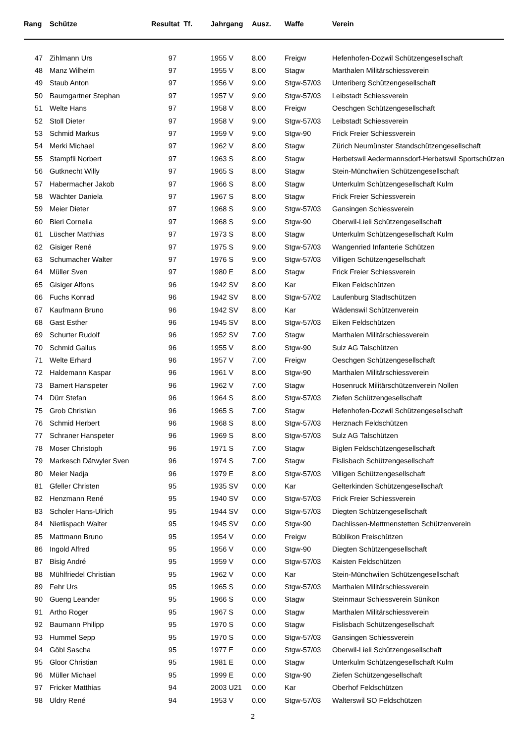| Rang | Schütze | Resultat Tf. | | Jahrgang | Ausz. | Waffe | Verein |
| --- | --- | --- | --- | --- | --- | --- | --- |
| 47 | Zihlmann Urs | 97 | | 1955 V | 8.00 | Freigw | Hefenhofen-Dozwil Schützengesellschaft |
| 48 | Manz Wilhelm | 97 | | 1955 V | 8.00 | Stagw | Marthalen Militärschiessverein |
| 49 | Staub Anton | 97 | | 1956 V | 9.00 | Stgw-57/03 | Unteriberg Schützengesellschaft |
| 50 | Baumgartner Stephan | 97 | | 1957 V | 9.00 | Stgw-57/03 | Leibstadt Schiessverein |
| 51 | Welte Hans | 97 | | 1958 V | 8.00 | Freigw | Oeschgen Schützengesellschaft |
| 52 | Stoll Dieter | 97 | | 1958 V | 9.00 | Stgw-57/03 | Leibstadt Schiessverein |
| 53 | Schmid Markus | 97 | | 1959 V | 9.00 | Stgw-90 | Frick Freier Schiessverein |
| 54 | Merki Michael | 97 | | 1962 V | 8.00 | Stagw | Zürich Neumünster Standschützengesellschaft |
| 55 | Stampfli Norbert | 97 | | 1963 S | 8.00 | Stagw | Herbetswil Aedermannsdorf-Herbetswil Sportschützen |
| 56 | Gutknecht Willy | 97 | | 1965 S | 8.00 | Stagw | Stein-Münchwilen Schützengesellschaft |
| 57 | Habermacher Jakob | 97 | | 1966 S | 8.00 | Stagw | Unterkulm Schützengesellschaft Kulm |
| 58 | Wächter Daniela | 97 | | 1967 S | 8.00 | Stagw | Frick Freier Schiessverein |
| 59 | Meier Dieter | 97 | | 1968 S | 9.00 | Stgw-57/03 | Gansingen Schiessverein |
| 60 | Bieri Cornelia | 97 | | 1968 S | 9.00 | Stgw-90 | Oberwil-Lieli Schützengesellschaft |
| 61 | Lüscher Matthias | 97 | | 1973 S | 8.00 | Stagw | Unterkulm Schützengesellschaft Kulm |
| 62 | Gisiger René | 97 | | 1975 S | 9.00 | Stgw-57/03 | Wangenried Infanterie Schützen |
| 63 | Schumacher Walter | 97 | | 1976 S | 9.00 | Stgw-57/03 | Villigen Schützengesellschaft |
| 64 | Müller Sven | 97 | | 1980 E | 8.00 | Stagw | Frick Freier Schiessverein |
| 65 | Gisiger Alfons | 96 | | 1942 SV | 8.00 | Kar | Eiken Feldschützen |
| 66 | Fuchs Konrad | 96 | | 1942 SV | 8.00 | Stgw-57/02 | Laufenburg Stadtschützen |
| 67 | Kaufmann Bruno | 96 | | 1942 SV | 8.00 | Kar | Wädenswil Schützenverein |
| 68 | Gast Esther | 96 | | 1945 SV | 8.00 | Stgw-57/03 | Eiken Feldschützen |
| 69 | Schurter Rudolf | 96 | | 1952 SV | 7.00 | Stagw | Marthalen Militärschiessverein |
| 70 | Schmid Gallus | 96 | | 1955 V | 8.00 | Stgw-90 | Sulz AG Talschützen |
| 71 | Welte Erhard | 96 | | 1957 V | 7.00 | Freigw | Oeschgen Schützengesellschaft |
| 72 | Haldemann Kaspar | 96 | | 1961 V | 8.00 | Stgw-90 | Marthalen Militärschiessverein |
| 73 | Bamert Hanspeter | 96 | | 1962 V | 7.00 | Stagw | Hosenruck Militärschützenverein Nollen |
| 74 | Dürr Stefan | 96 | | 1964 S | 8.00 | Stgw-57/03 | Ziefen Schützengesellschaft |
| 75 | Grob Christian | 96 | | 1965 S | 7.00 | Stagw | Hefenhofen-Dozwil Schützengesellschaft |
| 76 | Schmid Herbert | 96 | | 1968 S | 8.00 | Stgw-57/03 | Herznach Feldschützen |
| 77 | Schraner Hanspeter | 96 | | 1969 S | 8.00 | Stgw-57/03 | Sulz AG Talschützen |
| 78 | Moser Christoph | 96 | | 1971 S | 7.00 | Stagw | Biglen Feldschützengesellschaft |
| 79 | Markesch Dätwyler Sven | 96 | | 1974 S | 7.00 | Stagw | Fislisbach Schützengesellschaft |
| 80 | Meier Nadja | 96 | | 1979 E | 8.00 | Stgw-57/03 | Villigen Schützengesellschaft |
| 81 | Gfeller Christen | 95 | | 1935 SV | 0.00 | Kar | Gelterkinden Schützengesellschaft |
| 82 | Henzmann René | 95 | | 1940 SV | 0.00 | Stgw-57/03 | Frick Freier Schiessverein |
| 83 | Scholer Hans-Ulrich | 95 | | 1944 SV | 0.00 | Stgw-57/03 | Diegten Schützengesellschaft |
| 84 | Nietlispach Walter | 95 | | 1945 SV | 0.00 | Stgw-90 | Dachlissen-Mettmenstetten Schützenverein |
| 85 | Mattmann Bruno | 95 | | 1954 V | 0.00 | Freigw | Büblikon Freischützen |
| 86 | Ingold Alfred | 95 | | 1956 V | 0.00 | Stgw-90 | Diegten Schützengesellschaft |
| 87 | Bisig André | 95 | | 1959 V | 0.00 | Stgw-57/03 | Kaisten Feldschützen |
| 88 | Mühlfriedel Christian | 95 | | 1962 V | 0.00 | Kar | Stein-Münchwilen Schützengesellschaft |
| 89 | Fehr Urs | 95 | | 1965 S | 0.00 | Stgw-57/03 | Marthalen Militärschiessverein |
| 90 | Gueng Leander | 95 | | 1966 S | 0.00 | Stagw | Steinmaur Schiessverein Sünikon |
| 91 | Artho Roger | 95 | | 1967 S | 0.00 | Stagw | Marthalen Militärschiessverein |
| 92 | Baumann Philipp | 95 | | 1970 S | 0.00 | Stagw | Fislisbach Schützengesellschaft |
| 93 | Hummel Sepp | 95 | | 1970 S | 0.00 | Stgw-57/03 | Gansingen Schiessverein |
| 94 | Göbl Sascha | 95 | | 1977 E | 0.00 | Stgw-57/03 | Oberwil-Lieli Schützengesellschaft |
| 95 | Gloor Christian | 95 | | 1981 E | 0.00 | Stagw | Unterkulm Schützengesellschaft Kulm |
| 96 | Müller Michael | 95 | | 1999 E | 0.00 | Stgw-90 | Ziefen Schützengesellschaft |
| 97 | Fricker Matthias | 94 | | 2003 U21 | 0.00 | Kar | Oberhof Feldschützen |
| 98 | Uldry René | 94 | | 1953 V | 0.00 | Stgw-57/03 | Walterswil SO Feldschützen |
2